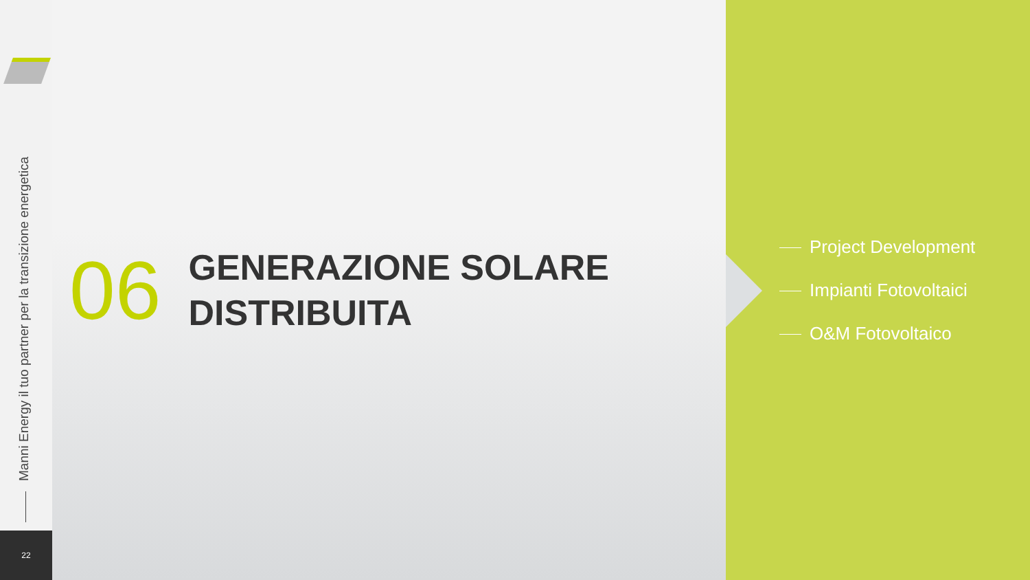Manni Energy il tuo partner per la transizione energetica
22
06
GENERAZIONE SOLARE
DISTRIBUITA
Project Development
Impianti Fotovoltaici
O&M Fotovoltaico